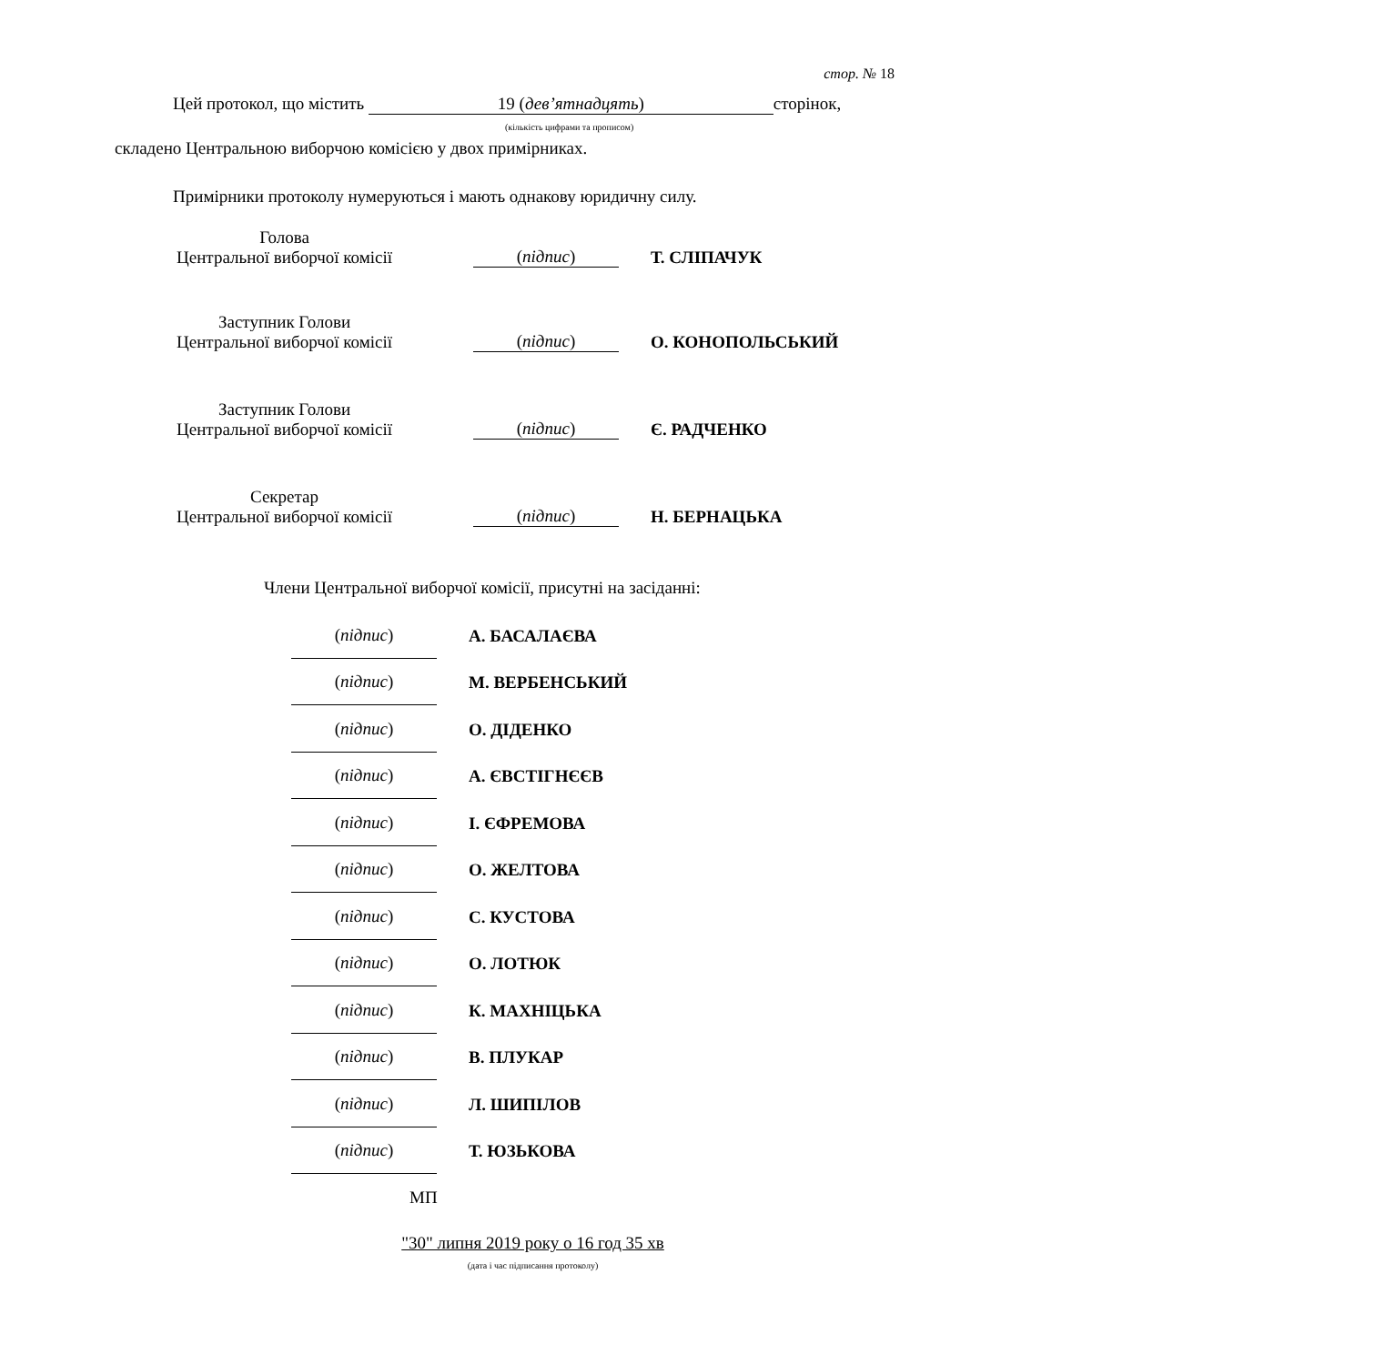стор. № 18
Цей протокол, що містить 19 (дев’ятнадцять) сторінок,
(кількість цифрами та прописом)
складено Центральною виборчою комісією у двох примірниках.
Примірники протоколу нумеруються і мають однакову юридичну силу.
Голова
Центральної виборчої комісії
(підпис)
Т. СЛІПАЧУК
Заступник Голови
Центральної виборчої комісії
(підпис)
О. КОНОПОЛЬСЬКИЙ
Заступник Голови
Центральної виборчої комісії
(підпис)
Є. РАДЧЕНКО
Секретар
Центральної виборчої комісії
(підпис)
Н. БЕРНАЦЬКА
Члени Центральної виборчої комісії, присутні на засіданні:
(підпис)
А. БАСАЛАЄВА
(підпис)
М. ВЕРБЕНСЬКИЙ
(підпис)
О. ДІДЕНКО
(підпис)
А. ЄВСТІГНЄЄВ
(підпис)
І. ЄФРЕМОВА
(підпис)
О. ЖЕЛТОВА
(підпис)
С. КУСТОВА
(підпис)
О. ЛОТЮК
(підпис)
К. МАХНІЦЬКА
(підпис)
В. ПЛУКАР
(підпис)
Л. ШИПІЛОВ
(підпис)
Т. ЮЗЬКОВА
МП
"30" липня 2019 року о 16 год 35 хв
(дата і час підписання протоколу)